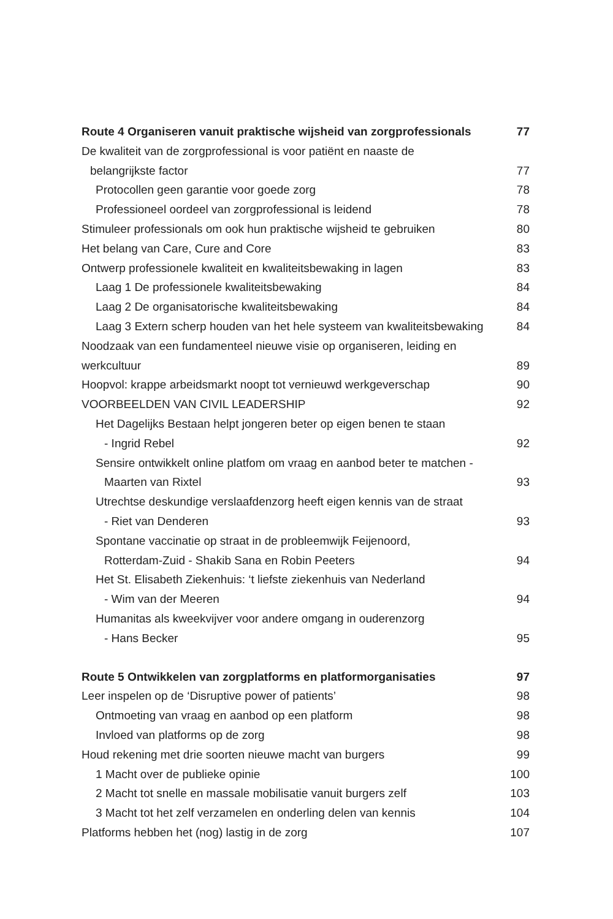Route 4 Organiseren vanuit praktische wijsheid van zorgprofessionals 77
De kwaliteit van de zorgprofessional is voor patiënt en naaste de
belangrijkste factor 77
Protocollen geen garantie voor goede zorg 78
Professioneel oordeel van zorgprofessional is leidend 78
Stimuleer professionals om ook hun praktische wijsheid te gebruiken 80
Het belang van Care, Cure and Core 83
Ontwerp professionele kwaliteit en kwaliteitsbewaking in lagen 83
Laag 1 De professionele kwaliteitsbewaking 84
Laag 2 De organisatorische kwaliteitsbewaking 84
Laag 3 Extern scherp houden van het hele systeem van kwaliteitsbewaking 84
Noodzaak van een fundamenteel nieuwe visie op organiseren, leiding en
werkcultuur 89
Hoopvol: krappe arbeidsmarkt noopt tot vernieuwd werkgeverschap 90
VOORBEELDEN VAN CIVIL LEADERSHIP 92
Het Dagelijks Bestaan helpt jongeren beter op eigen benen te staan
- Ingrid Rebel 92
Sensire ontwikkelt online platfom om vraag en aanbod beter te matchen -
Maarten van Rixtel 93
Utrechtse deskundige verslaafdenzorg heeft eigen kennis van de straat
- Riet van Denderen 93
Spontane vaccinatie op straat in de probleemwijk Feijenoord,
Rotterdam-Zuid - Shakib Sana en Robin Peeters 94
Het St. Elisabeth Ziekenhuis: ‘t liefste ziekenhuis van Nederland
- Wim van der Meeren 94
Humanitas als kweekvijver voor andere omgang in ouderenzorg
- Hans Becker 95
Route 5 Ontwikkelen van zorgplatforms en platformorganisaties 97
Leer inspelen op de ‘Disruptive power of patients’ 98
Ontmoeting van vraag en aanbod op een platform 98
Invloed van platforms op de zorg 98
Houd rekening met drie soorten nieuwe macht van burgers 99
1 Macht over de publieke opinie 100
2 Macht tot snelle en massale mobilisatie vanuit burgers zelf 103
3 Macht tot het zelf verzamelen en onderling delen van kennis 104
Platforms hebben het (nog) lastig in de zorg 107